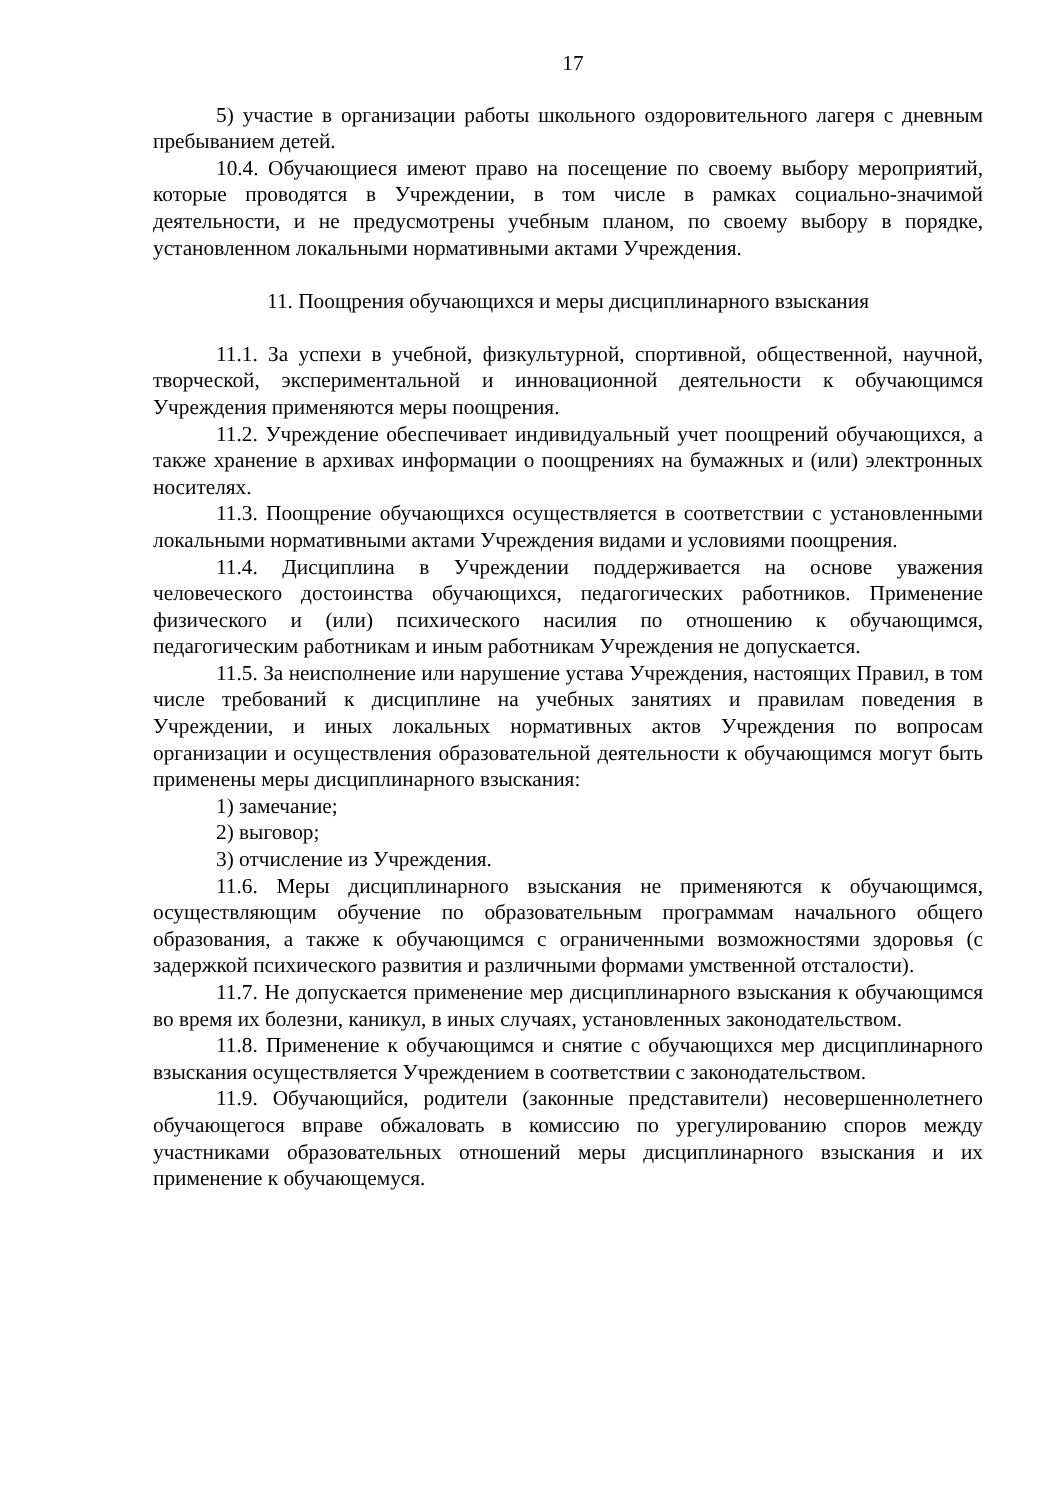17
5) участие в организации работы школьного оздоровительного лагеря с дневным пребыванием детей.
10.4. Обучающиеся имеют право на посещение по своему выбору мероприятий, которые проводятся в Учреждении, в том числе в рамках социально-значимой деятельности, и не предусмотрены учебным планом, по своему выбору в порядке, установленном локальными нормативными актами Учреждения.
11. Поощрения обучающихся и меры дисциплинарного взыскания
11.1. За успехи в учебной, физкультурной, спортивной, общественной, научной, творческой, экспериментальной и инновационной деятельности к обучающимся Учреждения применяются меры поощрения.
11.2. Учреждение обеспечивает индивидуальный учет поощрений обучающихся, а также хранение в архивах информации о поощрениях на бумажных и (или) электронных носителях.
11.3. Поощрение обучающихся осуществляется в соответствии с установленными локальными нормативными актами Учреждения видами и условиями поощрения.
11.4. Дисциплина в Учреждении поддерживается на основе уважения человеческого достоинства обучающихся, педагогических работников. Применение физического и (или) психического насилия по отношению к обучающимся, педагогическим работникам и иным работникам Учреждения не допускается.
11.5. За неисполнение или нарушение устава Учреждения, настоящих Правил, в том числе требований к дисциплине на учебных занятиях и правилам поведения в Учреждении, и иных локальных нормативных актов Учреждения по вопросам организации и осуществления образовательной деятельности к обучающимся могут быть применены меры дисциплинарного взыскания:
1) замечание;
2) выговор;
3) отчисление из Учреждения.
11.6. Меры дисциплинарного взыскания не применяются к обучающимся, осуществляющим обучение по образовательным программам начального общего образования, а также к обучающимся с ограниченными возможностями здоровья (с задержкой психического развития и различными формами умственной отсталости).
11.7. Не допускается применение мер дисциплинарного взыскания к обучающимся во время их болезни, каникул, в иных случаях, установленных законодательством.
11.8. Применение к обучающимся и снятие с обучающихся мер дисциплинарного взыскания осуществляется Учреждением в соответствии с законодательством.
11.9. Обучающийся, родители (законные представители) несовершеннолетнего обучающегося вправе обжаловать в комиссию по урегулированию споров между участниками образовательных отношений меры дисциплинарного взыскания и их применение к обучающемуся.